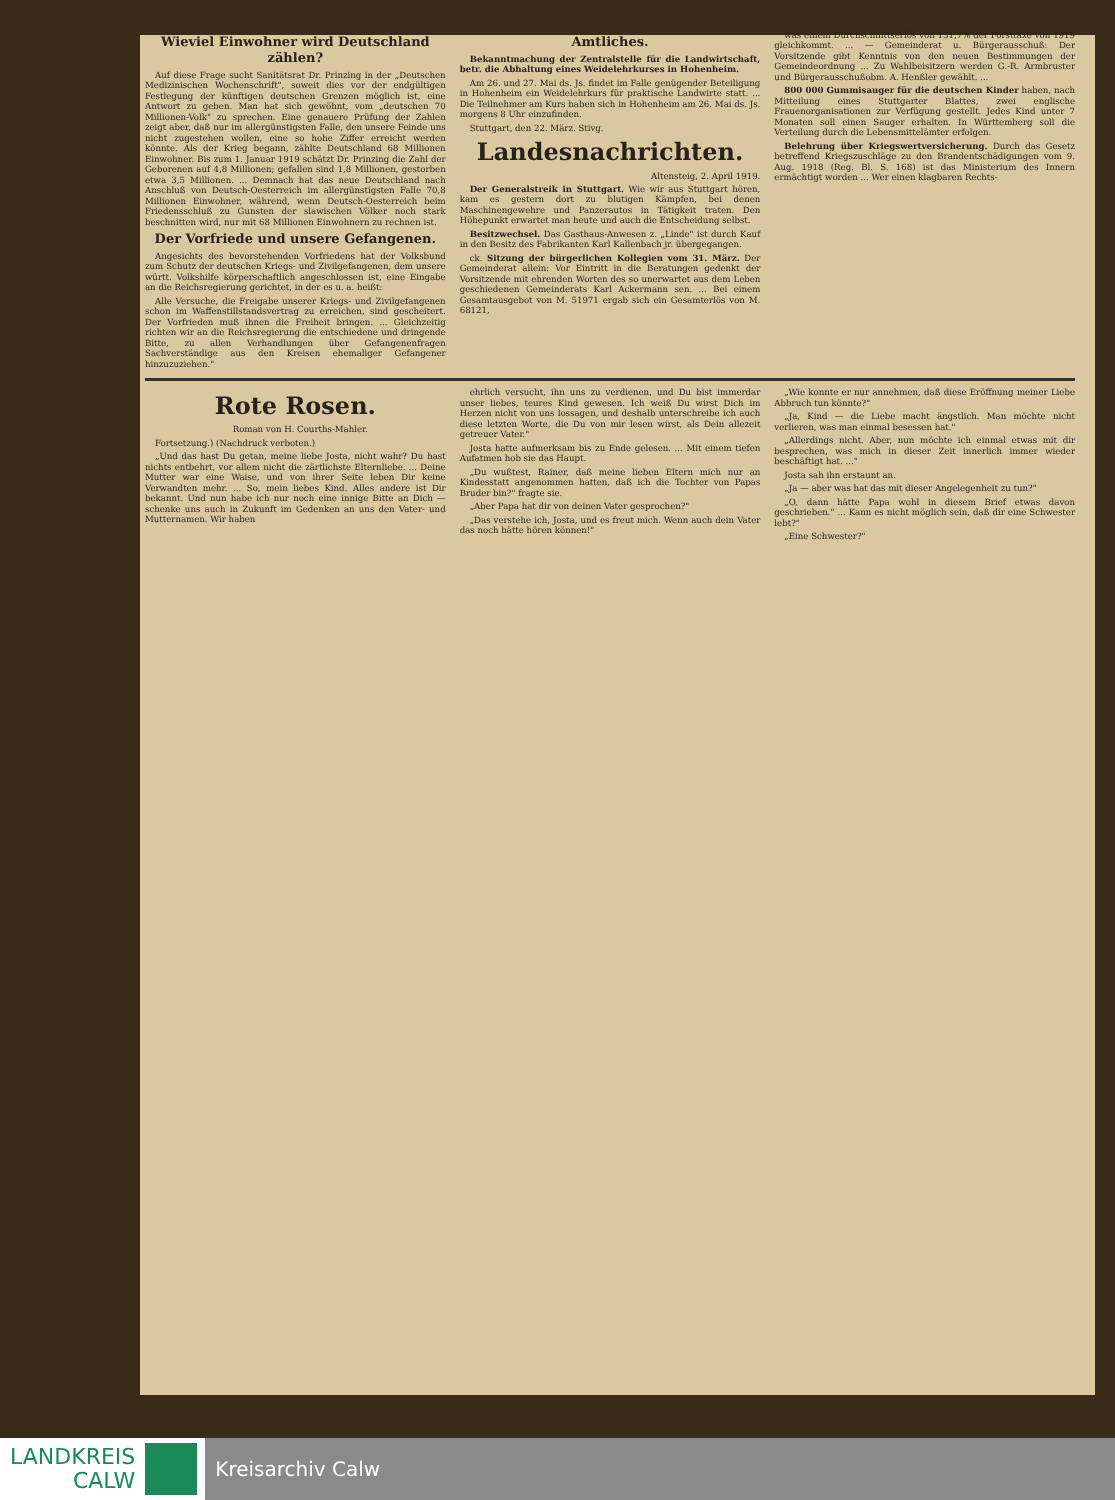Wieviel Einwohner wird Deutschland zählen?
Auf diese Frage sucht Sanitätsrat Dr. Prinzing in der „Deutschen Medizinischen Wochenschrift", soweit dies vor der endgültigen Festlegung der künftigen deutschen Grenzen möglich ist, eine Antwort zu geben. Man hat sich gewöhnt, vom „deutschen 70 Millionen-Volk" zu sprechen. Eine genauere Prüfung der Zahlen zeigt aber, daß nur im allergünstigsten Falle, den unsere Feinde uns nicht zugestehen wollen, eine so hohe Ziffer erreicht werden könnte. Als der Krieg begann, zählte Deutschland 68 Millionen Einwohner. Bis zum 1. Januar 1919 schätzt Dr. Prinzing die Zahl der Geborenen auf 4,8 Millionen; gefallen sind 1,8 Millionen, gestorben etwa 3,5 Millionen. ... Demnach hat das neue Deutschland nach Anschluß von Deutsch-Oesterreich im allergünstigsten Falle 70,8 Millionen Einwohner, während, wenn Deutsch-Oesterreich beim Friedensschluß zu Gunsten der slawischen Völker noch stark beschnitten wird, nur mit 68 Millionen Einwohnern zu rechnen ist.
Der Vorfriede und unsere Gefangenen.
Angesichts des bevorstehenden Vorfriedens hat der Volksbund zum Schutz der deutschen Kriegs- und Zivilgefangenen, dem unsere württ. Volkshilfe körperschaftlich angeschlossen ist, eine Eingabe an die Reichsregierung gerichtet, in der es u. a. heißt:
Alle Versuche, die Freigabe unserer Kriegs- und Zivilgefangenen schon im Waffenstillstandsvertrag zu erreichen, sind gescheitert. Der Vorfrieden muß ihnen die Freiheit bringen. ... Gleichzeitig richten wir an die Reichsregierung die entschiedene und dringende Bitte, zu allen Verhandlungen über Gefangenenfragen Sachverständige aus den Kreisen ehemaliger Gefangener hinzuzuziehen."
Amtliches.
Bekanntmachung der Zentralstelle für die Landwirtschaft, betr. die Abhaltung eines Weidelehrkurses in Hohenheim.
Am 26. und 27. Mai ds. Js. findet im Falle genügender Beteiligung in Hohenheim ein Weidelehrkurs für praktische Landwirte statt. ... Die Teilnehmer am Kurs haben sich in Hohenheim am 26. Mai ds. Js. morgens 8 Uhr einzufinden.
Stuttgart, den 22. März. Stivg.
Landesnachrichten.
Altensteig, 2. April 1919.
Der Generalstreik in Stuttgart. Wie wir aus Stuttgart hören, kam es gestern dort zu blutigen Kämpfen, bei denen Maschinengewehre und Panzerautos in Tätigkeit traten. Den Höhepunkt erwartet man heute und auch die Entscheidung selbst.
Besitzwechsel. Das Gasthaus-Anwesen z. „Linde" ist durch Kauf in den Besitz des Fabrikanten Karl Kallenbach jr. übergegangen.
ck. Sitzung der bürgerlichen Kollegien vom 31. März. Der Gemeinderat allein: Vor Eintritt in die Beratungen gedenkt der Vorsitzende mit ehrenden Worten des so unerwartet aus dem Leben geschiedenen Gemeinderats Karl Ackermann sen. ... Bei einem Gesamtausgebot von M. 51971 ergab sich ein Gesamterlös von M. 68121,
was einem Durchschnittserlös von 131,7% der Forsttaxe von 1919 gleichkommt. ... — Gemeinderat u. Bürgerausschuß: Der Vorsitzende gibt Kenntnis von den neuen Bestimmungen der Gemeindeordnung ... Zu Wahlbeisitzern werden G.-R. Armbruster und Bürgerausschußobm. A. Henßler gewählt. ...
800 000 Gummisauger für die deutschen Kinder haben, nach Mitteilung eines Stuttgarter Blattes, zwei englische Frauenorganisationen zur Verfügung gestellt. Jedes Kind unter 7 Monaten soll einen Sauger erhalten. In Württemberg soll die Verteilung durch die Lebensmittelämter erfolgen.
Belehrung über Kriegswertversicherung. Durch das Gesetz betreffend Kriegszuschläge zu den Brandentschädigungen vom 9. Aug. 1918 (Reg. Bl. S. 168) ist das Ministerium des Innern ermächtigt worden ... Wer einen klagbaren Rechts-
Rote Rosen.
Roman von H. Courths-Mahler.
Fortsetzung.) (Nachdruck verboten.)
„Und das hast Du getan, meine liebe Josta, nicht wahr? Du hast nichts entbehrt, vor allem nicht die zärtlichste Elternliebe. ... Deine Mutter war eine Waise, und von ihrer Seite leben Dir keine Verwandten mehr. ... So, mein liebes Kind. Alles andere ist Dir bekannt. Und nun habe ich nur noch eine innige Bitte an Dich — schenke uns auch in Zukunft im Gedenken an uns den Vater- und Mutternamen. Wir haben
ehrlich versucht, ihn uns zu verdienen, und Du bist immerdar unser liebes, teures Kind gewesen. Ich weiß Du wirst Dich im Herzen nicht von uns lossagen, und deshalb unterschreibe ich auch diese letzten Worte, die Du von mir lesen wirst, als Dein allezeit getreuer Vater."
Josta hatte aufmerksam bis zu Ende gelesen. ... Mit einem tiefen Aufatmen hob sie das Haupt.
„Du wußtest, Rainer, daß meine lieben Eltern mich nur an Kindesstatt angenommen hatten, daß ich die Tochter von Papas Bruder bin?" fragte sie.
„Aber Papa hat dir von deinen Vater gesprochen?"
„Das verstehe ich, Josta, und es freut mich. Wenn auch dein Vater das noch hätte hören können!"
„Wie konnte er nur annehmen, daß diese Eröffnung meiner Liebe Abbruch tun könnte?"
„Ja, Kind — die Liebe macht ängstlich. Man möchte nicht verlieren, was man einmal besessen hat."
„Allerdings nicht. Aber, nun möchte ich einmal etwas mit dir besprechen, was mich in dieser Zeit innerlich immer wieder beschäftigt hat. ..."
Josta sah ihn erstaunt an.
„Ja — aber was hat das mit dieser Angelegenheit zu tun?"
„O, dann hätte Papa wohl in diesem Brief etwas davon geschrieben." ... Kann es nicht möglich sein, daß dir eine Schwester lebt?"
„Eine Schwester?"
LANDKREIS
CALW
Kreisarchiv Calw